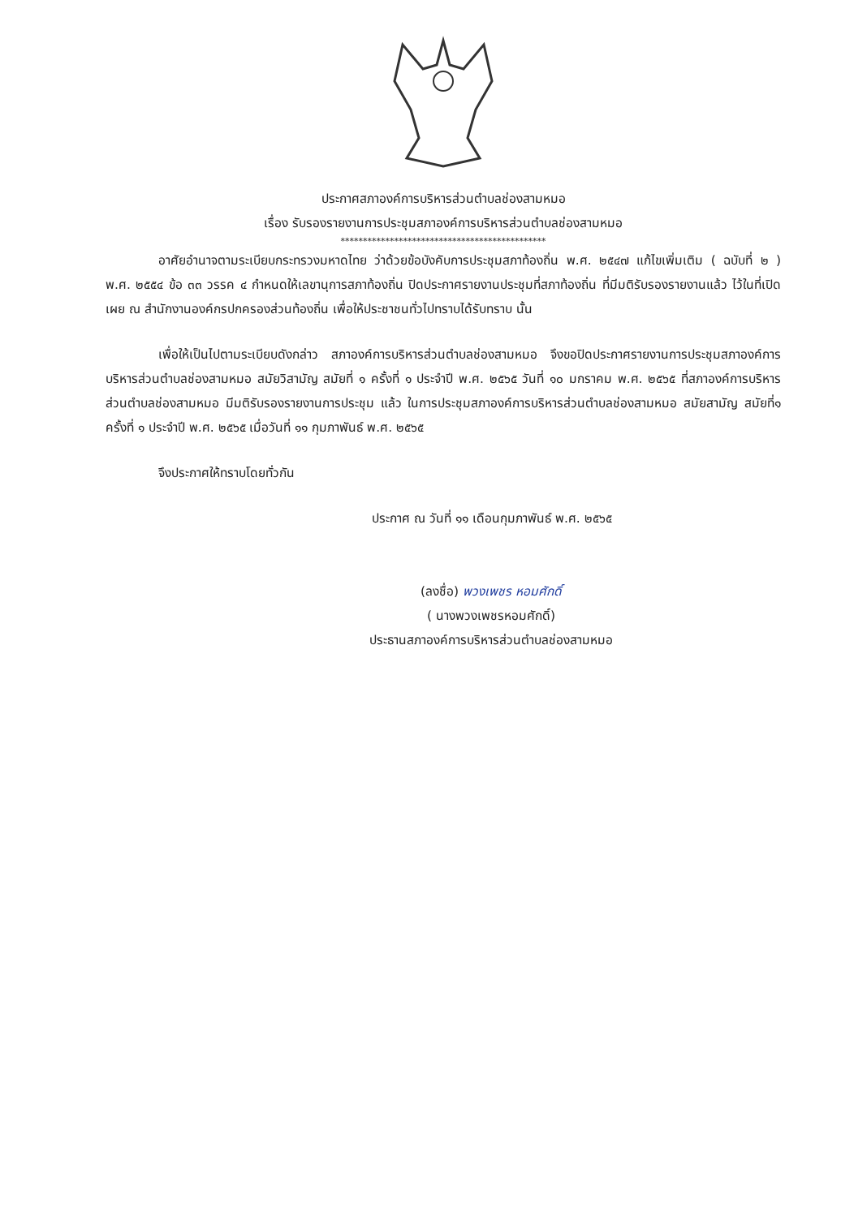ประกาศสภาองค์การบริหารส่วนตำบลช่องสามหมอ
เรื่อง รับรองรายงานการประชุมสภาองค์การบริหารส่วนตำบลช่องสามหมอ
**********************************************
อาศัยอำนาจตามระเบียบกระทรวงมหาดไทย ว่าด้วยข้อบังคับการประชุมสภาท้องถิ่น พ.ศ. ๒๕๔๗ แก้ไขเพิ่มเติม ( ฉบับที่ ๒ ) พ.ศ. ๒๕๕๔ ข้อ ๓๓ วรรค ๔ กำหนดให้เลขานุการสภาท้องถิ่น ปิดประกาศรายงานประชุมที่สภาท้องถิ่น ที่มีมติรับรองรายงานแล้ว ไว้ในที่เปิดเผย ณ สำนักงานองค์กรปกครองส่วนท้องถิ่น เพื่อให้ประชาชนทั่วไปทราบได้รับทราบ นั้น
เพื่อให้เป็นไปตามระเบียบดังกล่าว สภาองค์การบริหารส่วนตำบลช่องสามหมอ จึงขอปิดประกาศรายงานการประชุมสภาองค์การบริหารส่วนตำบลช่องสามหมอ สมัยวิสามัญ สมัยที่ ๑ ครั้งที่ ๑ ประจำปี พ.ศ. ๒๕๖๕ วันที่ ๑๐ มกราคม พ.ศ. ๒๕๖๕ ที่สภาองค์การบริหารส่วนตำบลช่องสามหมอ มีมติรับรองรายงานการประชุม แล้ว ในการประชุมสภาองค์การบริหารส่วนตำบลช่องสามหมอ สมัยสามัญ สมัยที่๑ ครั้งที่ ๑ ประจำปี พ.ศ. ๒๕๖๕ เมื่อวันที่ ๑๑ กุมภาพันธ์ พ.ศ. ๒๕๖๕
จึงประกาศให้ทราบโดยทั่วกัน
ประกาศ ณ วันที่ ๑๑ เดือนกุมภาพันธ์ พ.ศ. ๒๕๖๕
(ลงชื่อ) พวงเพชร หอมศักดิ์
( นางพวงเพชรหอมศักดิ์)
ประธานสภาองค์การบริหารส่วนตำบลช่องสามหมอ